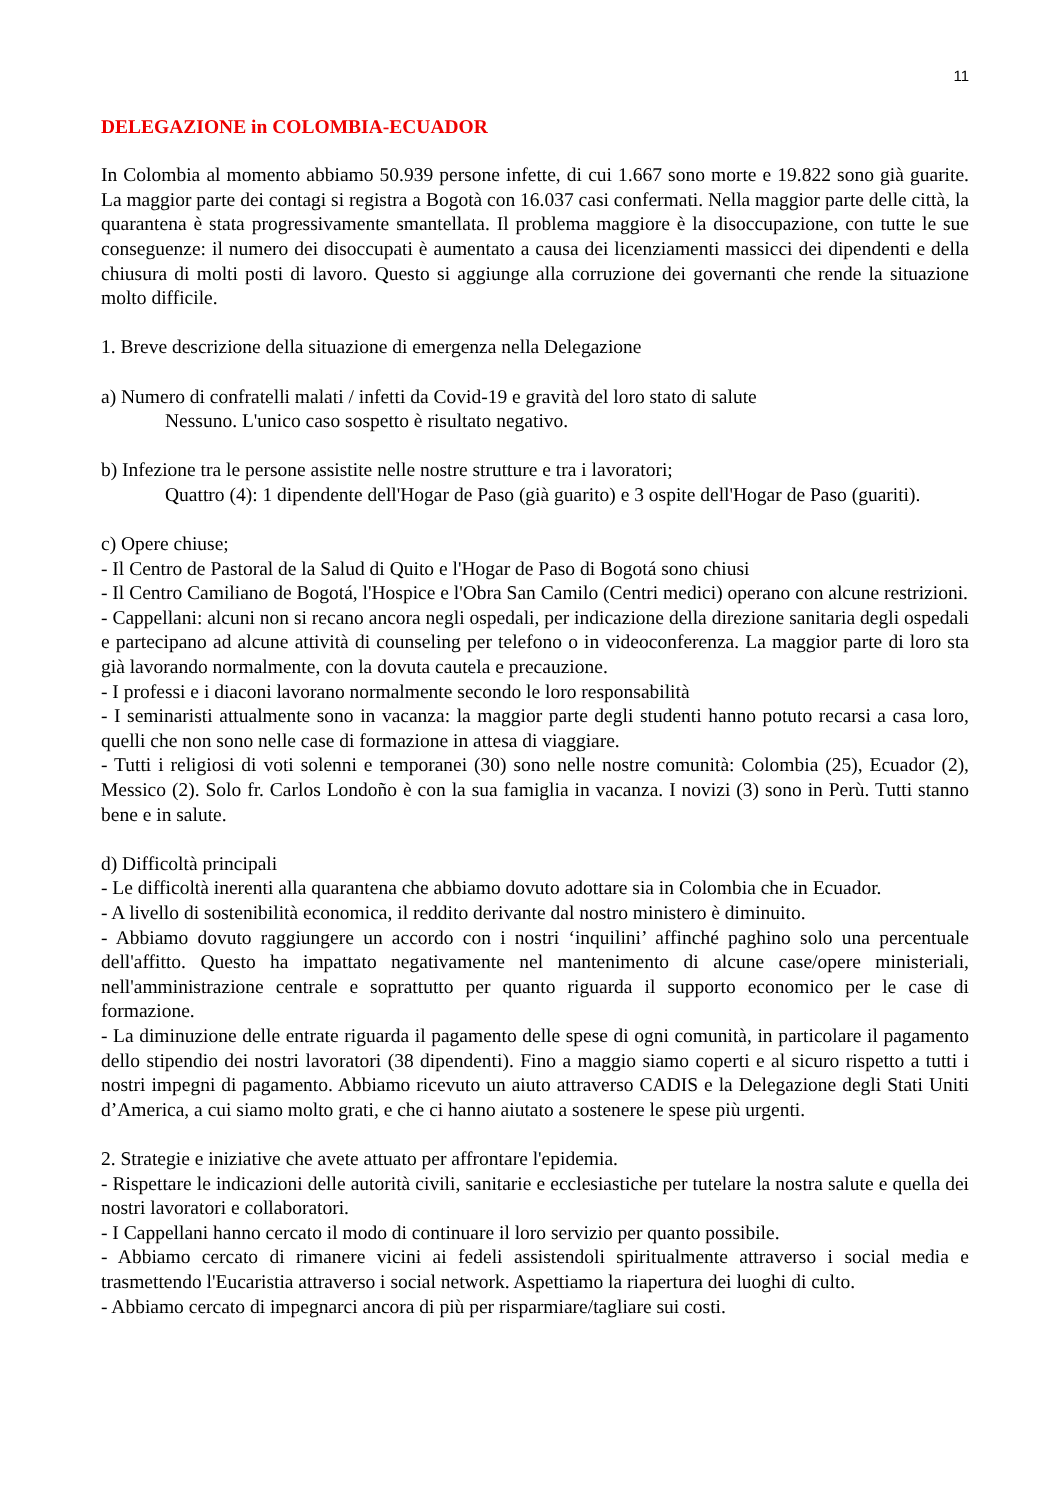11
DELEGAZIONE in COLOMBIA-ECUADOR
In Colombia al momento abbiamo 50.939 persone infette, di cui 1.667 sono morte e 19.822 sono già guarite. La maggior parte dei contagi si registra a Bogotà con 16.037 casi confermati. Nella maggior parte delle città, la quarantena è stata progressivamente smantellata. Il problema maggiore è la disoccupazione, con tutte le sue conseguenze: il numero dei disoccupati è aumentato a causa dei licenziamenti massicci dei dipendenti e della chiusura di molti posti di lavoro. Questo si aggiunge alla corruzione dei governanti che rende la situazione molto difficile.
1. Breve descrizione della situazione di emergenza nella Delegazione
a) Numero di confratelli malati / infetti da Covid-19 e gravità del loro stato di salute
Nessuno. L'unico caso sospetto è risultato negativo.
b) Infezione tra le persone assistite nelle nostre strutture e tra i lavoratori;
Quattro (4): 1 dipendente dell'Hogar de Paso (già guarito) e 3 ospite dell'Hogar de Paso (guariti).
c) Opere chiuse;
- Il Centro de Pastoral de la Salud di Quito e l'Hogar de Paso di Bogotá sono chiusi
- Il Centro Camiliano de Bogotá, l'Hospice e l'Obra San Camilo (Centri medici) operano con alcune restrizioni.
- Cappellani: alcuni non si recano ancora negli ospedali, per indicazione della direzione sanitaria degli ospedali e partecipano ad alcune attività di counseling per telefono o in videoconferenza. La maggior parte di loro sta già lavorando normalmente, con la dovuta cautela e precauzione.
- I professi e i diaconi lavorano normalmente secondo le loro responsabilità
- I seminaristi attualmente sono in vacanza: la maggior parte degli studenti hanno potuto recarsi a casa loro, quelli che non sono nelle case di formazione in attesa di viaggiare.
- Tutti i religiosi di voti solenni e temporanei (30) sono nelle nostre comunità: Colombia (25), Ecuador (2), Messico (2). Solo fr. Carlos Londoño è con la sua famiglia in vacanza. I novizi (3) sono in Perù. Tutti stanno bene e in salute.
d) Difficoltà principali
- Le difficoltà inerenti alla quarantena che abbiamo dovuto adottare sia in Colombia che in Ecuador.
- A livello di sostenibilità economica, il reddito derivante dal nostro ministero è diminuito.
- Abbiamo dovuto raggiungere un accordo con i nostri ‘inquilini’ affinché paghino solo una percentuale dell'affitto. Questo ha impattato negativamente nel mantenimento di alcune case/opere ministeriali, nell'amministrazione centrale e soprattutto per quanto riguarda il supporto economico per le case di formazione.
- La diminuzione delle entrate riguarda il pagamento delle spese di ogni comunità, in particolare il pagamento dello stipendio dei nostri lavoratori (38 dipendenti). Fino a maggio siamo coperti e al sicuro rispetto a tutti i nostri impegni di pagamento. Abbiamo ricevuto un aiuto attraverso CADIS e la Delegazione degli Stati Uniti d’America, a cui siamo molto grati, e che ci hanno aiutato a sostenere le spese più urgenti.
2. Strategie e iniziative che avete attuato per affrontare l'epidemia.
- Rispettare le indicazioni delle autorità civili, sanitarie e ecclesiastiche per tutelare la nostra salute e quella dei nostri lavoratori e collaboratori.
- I Cappellani hanno cercato il modo di continuare il loro servizio per quanto possibile.
- Abbiamo cercato di rimanere vicini ai fedeli assistendoli spiritualmente attraverso i social media e trasmettendo l'Eucaristia attraverso i social network. Aspettiamo la riapertura dei luoghi di culto.
- Abbiamo cercato di impegnarci ancora di più per risparmiare/tagliare sui costi.